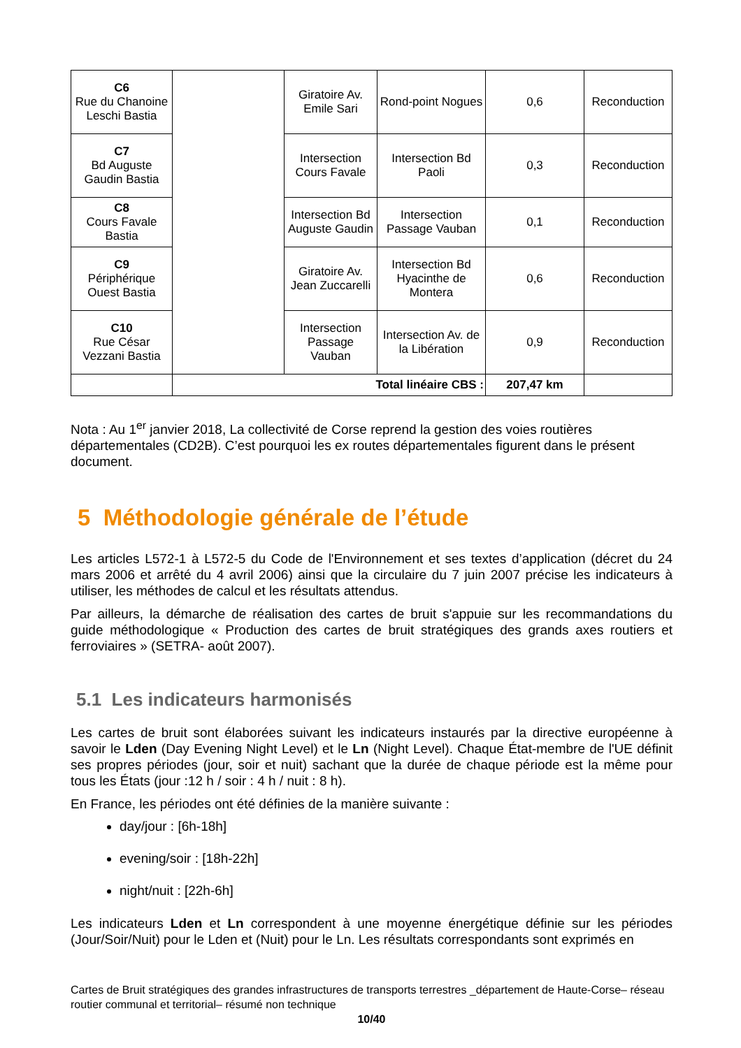| C6 Rue du Chanoine Leschi Bastia | | Giratoire Av. Emile Sari | Rond-point Nogues | 0,6 | Reconduction |
| C7 Bd Auguste Gaudin Bastia | | Intersection Cours Favale | Intersection Bd Paoli | 0,3 | Reconduction |
| C8 Cours Favale Bastia | | Intersection Bd Auguste Gaudin | Intersection Passage Vauban | 0,1 | Reconduction |
| C9 Périphérique Ouest Bastia | | Giratoire Av. Jean Zuccarelli | Intersection Bd Hyacinthe de Montera | 0,6 | Reconduction |
| C10 Rue César Vezzani Bastia | | Intersection Passage Vauban | Intersection Av. de la Libération | 0,9 | Reconduction |
| | Total linéaire CBS : | | | 207,47 km | |
Nota : Au 1<sup>er</sup> janvier 2018, La collectivité de Corse reprend la gestion des voies routières départementales (CD2B). C’est pourquoi les ex routes départementales figurent dans le présent document.
5 Méthodologie générale de l’étude
Les articles L572-1 à L572-5 du Code de l'Environnement et ses textes d’application (décret du 24 mars 2006 et arrêté du 4 avril 2006) ainsi que la circulaire du 7 juin 2007 précise les indicateurs à utiliser, les méthodes de calcul et les résultats attendus.
Par ailleurs, la démarche de réalisation des cartes de bruit s'appuie sur les recommandations du guide méthodologique « Production des cartes de bruit stratégiques des grands axes routiers et ferroviaires » (SETRA- août 2007).
5.1 Les indicateurs harmonisés
Les cartes de bruit sont élaborées suivant les indicateurs instaurés par la directive européenne à savoir le Lden (Day Evening Night Level) et le Ln (Night Level). Chaque État-membre de l'UE définit ses propres périodes (jour, soir et nuit) sachant que la durée de chaque période est la même pour tous les États (jour :12 h / soir : 4 h / nuit : 8 h).
En France, les périodes ont été définies de la manière suivante :
day/jour : [6h-18h]
evening/soir : [18h-22h]
night/nuit : [22h-6h]
Les indicateurs Lden et Ln correspondent à une moyenne énergétique définie sur les périodes (Jour/Soir/Nuit) pour le Lden et (Nuit) pour le Ln. Les résultats correspondants sont exprimés en
Cartes de Bruit stratégiques des grandes infrastructures de transports terrestres _département de Haute-Corse– réseau routier communal et territorial– résumé non technique
10/40